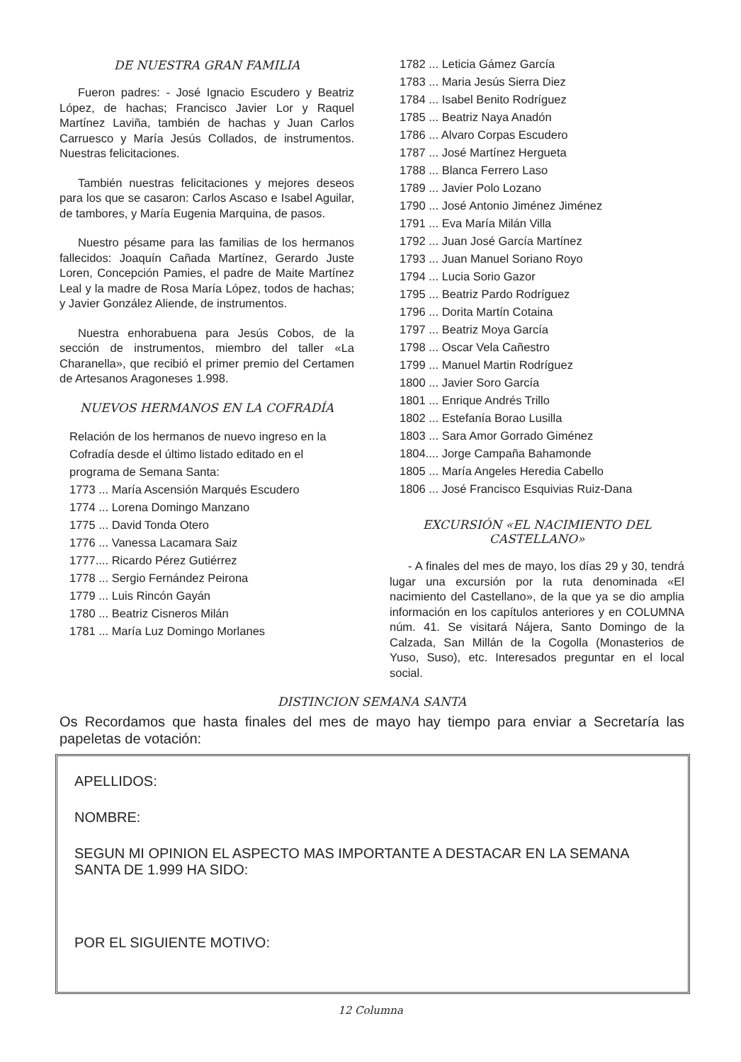DE NUESTRA GRAN FAMILIA
Fueron padres: - José Ignacio Escudero y Beatriz López, de hachas; Francisco Javier Lor y Raquel Martínez Laviña, también de hachas y Juan Carlos Carruesco y María Jesús Collados, de instrumentos. Nuestras felicitaciones.
También nuestras felicitaciones y mejores deseos para los que se casaron: Carlos Ascaso e Isabel Aguilar, de tambores, y María Eugenia Marquina, de pasos.
Nuestro pésame para las familias de los hermanos fallecidos: Joaquín Cañada Martínez, Gerardo Juste Loren, Concepción Pamies, el padre de Maite Martínez Leal y la madre de Rosa María López, todos de hachas; y Javier González Aliende, de instrumentos.
Nuestra enhorabuena para Jesús Cobos, de la sección de instrumentos, miembro del taller «La Charanella», que recibió el primer premio del Certamen de Artesanos Aragoneses 1.998.
NUEVOS HERMANOS EN LA COFRADÍA
Relación de los hermanos de nuevo ingreso en la Cofradía desde el último listado editado en el programa de Semana Santa:
1773 ... María Ascensión Marqués Escudero
1774 ... Lorena Domingo Manzano
1775 ... David Tonda Otero
1776 ... Vanessa Lacamara Saiz
1777.... Ricardo Pérez Gutiérrez
1778 ... Sergio Fernández Peirona
1779 ... Luis Rincón Gayán
1780 ... Beatriz Cisneros Milán
1781 ... María Luz Domingo Morlanes
1782 ... Leticia Gámez García
1783 ... Maria Jesús Sierra Diez
1784 ... Isabel Benito Rodríguez
1785 ... Beatriz Naya Anadón
1786 ... Alvaro Corpas Escudero
1787 ... José Martínez Hergueta
1788 ... Blanca Ferrero Laso
1789 ... Javier Polo Lozano
1790 ... José Antonio Jiménez Jiménez
1791 ... Eva María Milán Villa
1792 ... Juan José García Martínez
1793 ... Juan Manuel Soriano Royo
1794 ... Lucia Sorio Gazor
1795 ... Beatriz Pardo Rodríguez
1796 ... Dorita Martín Cotaina
1797 ... Beatriz Moya García
1798 ... Oscar Vela Cañestro
1799 ... Manuel Martin Rodríguez
1800 ... Javier Soro García
1801 ... Enrique Andrés Trillo
1802 ... Estefanía Borao Lusilla
1803 ... Sara Amor Gorrado Giménez
1804.... Jorge Campaña Bahamonde
1805 ... María Angeles Heredia Cabello
1806 ... José Francisco Esquivias Ruiz-Dana
EXCURSIÓN «EL NACIMIENTO DEL CASTELLANO»
- A finales del mes de mayo, los días 29 y 30, tendrá lugar una excursión por la ruta denominada «El nacimiento del Castellano», de la que ya se dio amplia información en los capítulos anteriores y en COLUMNA núm. 41. Se visitará Nájera, Santo Domingo de la Calzada, San Millán de la Cogolla (Monasterios de Yuso, Suso), etc. Interesados preguntar en el local social.
DISTINCION SEMANA SANTA
Os Recordamos que hasta finales del mes de mayo hay tiempo para enviar a Secretaría las papeletas de votación:
APELLIDOS:
NOMBRE:
SEGUN MI OPINION EL ASPECTO MAS IMPORTANTE A DESTACAR EN LA SEMANA SANTA DE 1.999 HA SIDO:
POR EL SIGUIENTE MOTIVO:
12 Columna